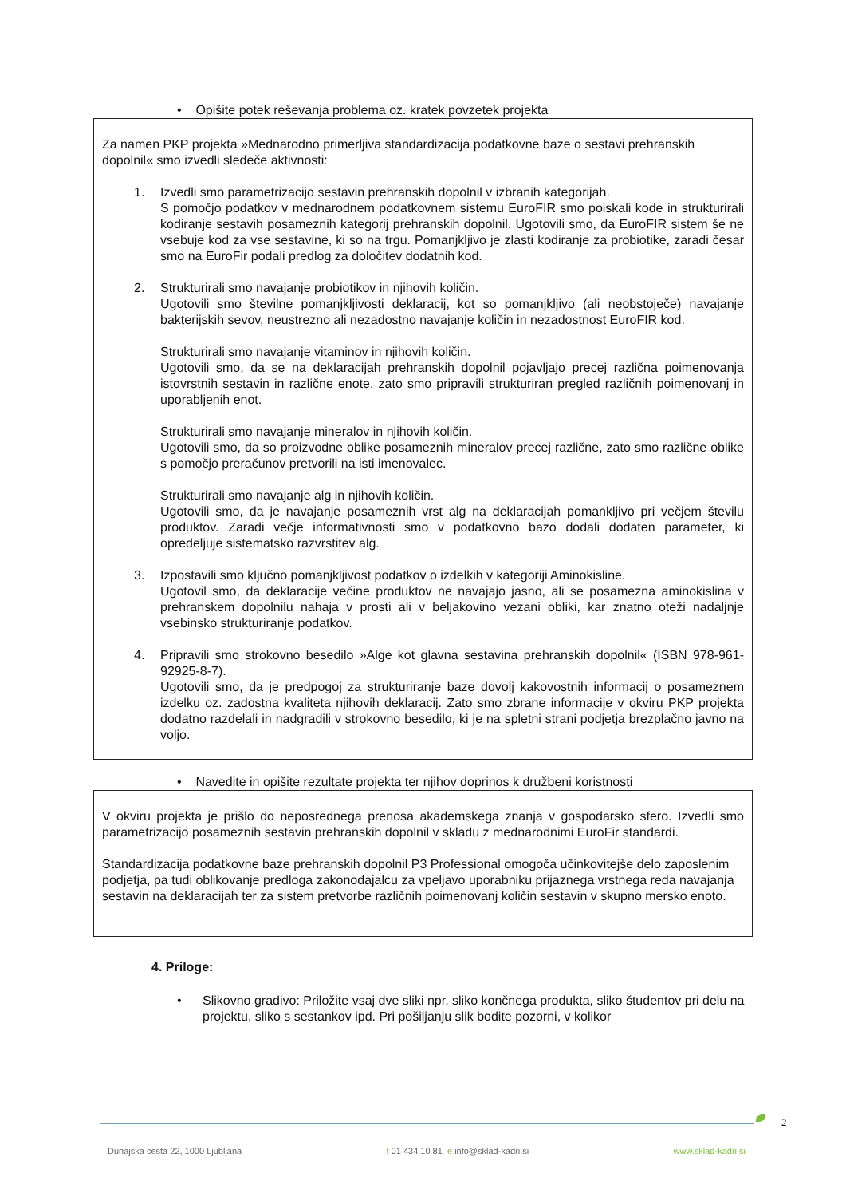• Opišite potek reševanja problema oz. kratek povzetek projekta
Za namen PKP projekta »Mednarodno primerljiva standardizacija podatkovne baze o sestavi prehranskih dopolnil« smo izvedli sledeče aktivnosti:
1. Izvedli smo parametrizacijo sestavin prehranskih dopolnil v izbranih kategorijah.
S pomočjo podatkov v mednarodnem podatkovnem sistemu EuroFIR smo poiskali kode in strukturirali kodiranje sestavih posameznih kategorij prehranskih dopolnil. Ugotovili smo, da EuroFIR sistem še ne vsebuje kod za vse sestavine, ki so na trgu. Pomanjkljivo je zlasti kodiranje za probiotike, zaradi česar smo na EuroFir podali predlog za določitev dodatnih kod.
2. Strukturirali smo navajanje probiotikov in njihovih količin.
Ugotovili smo številne pomanjkljivosti deklaracij, kot so pomanjkljivo (ali neobstoječe) navajanje bakterijskih sevov, neustrezno ali nezadostno navajanje količin in nezadostnost EuroFIR kod.
Strukturirali smo navajanje vitaminov in njihovih količin.
Ugotovili smo, da se na deklaracijah prehranskih dopolnil pojavljajo precej različna poimenovanja istovrstnih sestavin in različne enote, zato smo pripravili strukturiran pregled različnih poimenovanj in uporabljenih enot.
Strukturirali smo navajanje mineralov in njihovih količin.
Ugotovili smo, da so proizvodne oblike posameznih mineralov precej različne, zato smo različne oblike s pomočjo preračunov pretvorili na isti imenovalec.
Strukturirali smo navajanje alg in njihovih količin.
Ugotovili smo, da je navajanje posameznih vrst alg na deklaracijah pomankljivo pri večjem številu produktov. Zaradi večje informativnosti smo v podatkovno bazo dodali dodaten parameter, ki opredeljuje sistematsko razvrstitev alg.
3. Izpostavili smo ključno pomanjkljivost podatkov o izdelkih v kategoriji Aminokisline.
Ugotovil smo, da deklaracije večine produktov ne navajajo jasno, ali se posamezna aminokislina v prehranskem dopolnilu nahaja v prosti ali v beljakovino vezani obliki, kar znatno oteži nadaljnje vsebinsko strukturiranje podatkov.
4. Pripravili smo strokovno besedilo »Alge kot glavna sestavina prehranskih dopolnil« (ISBN 978-961-92925-8-7).
Ugotovili smo, da je predpogoj za strukturiranje baze dovolj kakovostnih informacij o posameznem izdelku oz. zadostna kvaliteta njihovih deklaracij. Zato smo zbrane informacije v okviru PKP projekta dodatno razdelali in nadgradili v strokovno besedilo, ki je na spletni strani podjetja brezplačno javno na voljo.
• Navedite in opišite rezultate projekta ter njihov doprinos k družbeni koristnosti
V okviru projekta je prišlo do neposrednega prenosa akademskega znanja v gospodarsko sfero. Izvedli smo parametrizacijo posameznih sestavin prehranskih dopolnil v skladu z mednarodnimi EuroFir standardi.
Standardizacija podatkovne baze prehranskih dopolnil P3 Professional omogoča učinkovitejše delo zaposlenim podjetja, pa tudi oblikovanje predloga zakonodajalcu za vpeljavo uporabniku prijaznega vrstnega reda navajanja sestavin na deklaracijah ter za sistem pretvorbe različnih poimenovanj količin sestavin v skupno mersko enoto.
4. Priloge:
• Slikovno gradivo: Priložite vsaj dve sliki npr. sliko končnega produkta, sliko študentov pri delu na projektu, sliko s sestankov ipd. Pri pošiljanju slik bodite pozorni, v kolikor
2
Dunajska cesta 22, 1000 Ljubljana t 01 434 10 81 e info@sklad-kadri.si www.sklad-kadri.si